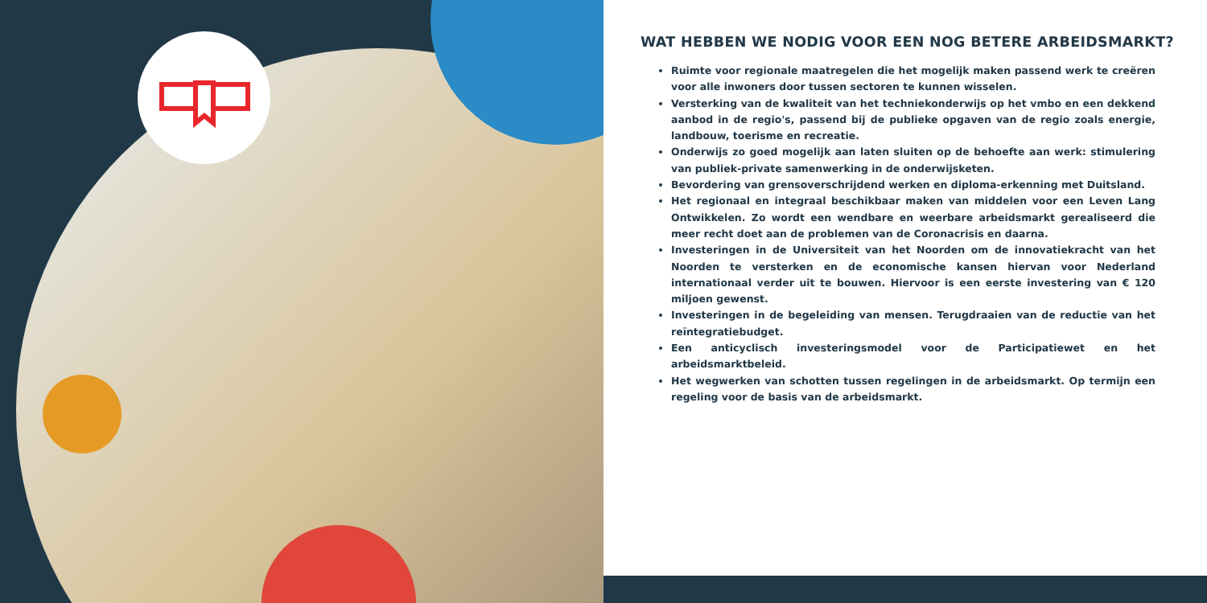WAT HEBBEN WE NODIG VOOR EEN NOG BETERE ARBEIDSMARKT?
Ruimte voor regionale maatregelen die het mogelijk maken passend werk te creëren voor alle inwoners door tussen sectoren te kunnen wisselen.
Versterking van de kwaliteit van het techniekonderwijs op het vmbo en een dekkend aanbod in de regio's, passend bij de publieke opgaven van de regio zoals energie, landbouw, toerisme en recreatie.
Onderwijs zo goed mogelijk aan laten sluiten op de behoefte aan werk: stimulering van publiek-private samenwerking in de onderwijsketen.
Bevordering van grensoverschrijdend werken en diploma-erkenning met Duitsland.
Het regionaal en integraal beschikbaar maken van middelen voor een Leven Lang Ontwikkelen. Zo wordt een wendbare en weerbare arbeidsmarkt gerealiseerd die meer recht doet aan de problemen van de Coronacrisis en daarna.
Investeringen in de Universiteit van het Noorden om de innovatiekracht van het Noorden te versterken en de economische kansen hiervan voor Nederland internationaal verder uit te bouwen. Hiervoor is een eerste investering van € 120 miljoen gewenst.
Investeringen in de begeleiding van mensen. Terugdraaien van de reductie van het reïntegratiebudget.
Een anticyclisch investeringsmodel voor de Participatiewet en het arbeidsmarktbeleid.
Het wegwerken van schotten tussen regelingen in de arbeidsmarkt. Op termijn een regeling voor de basis van de arbeidsmarkt.